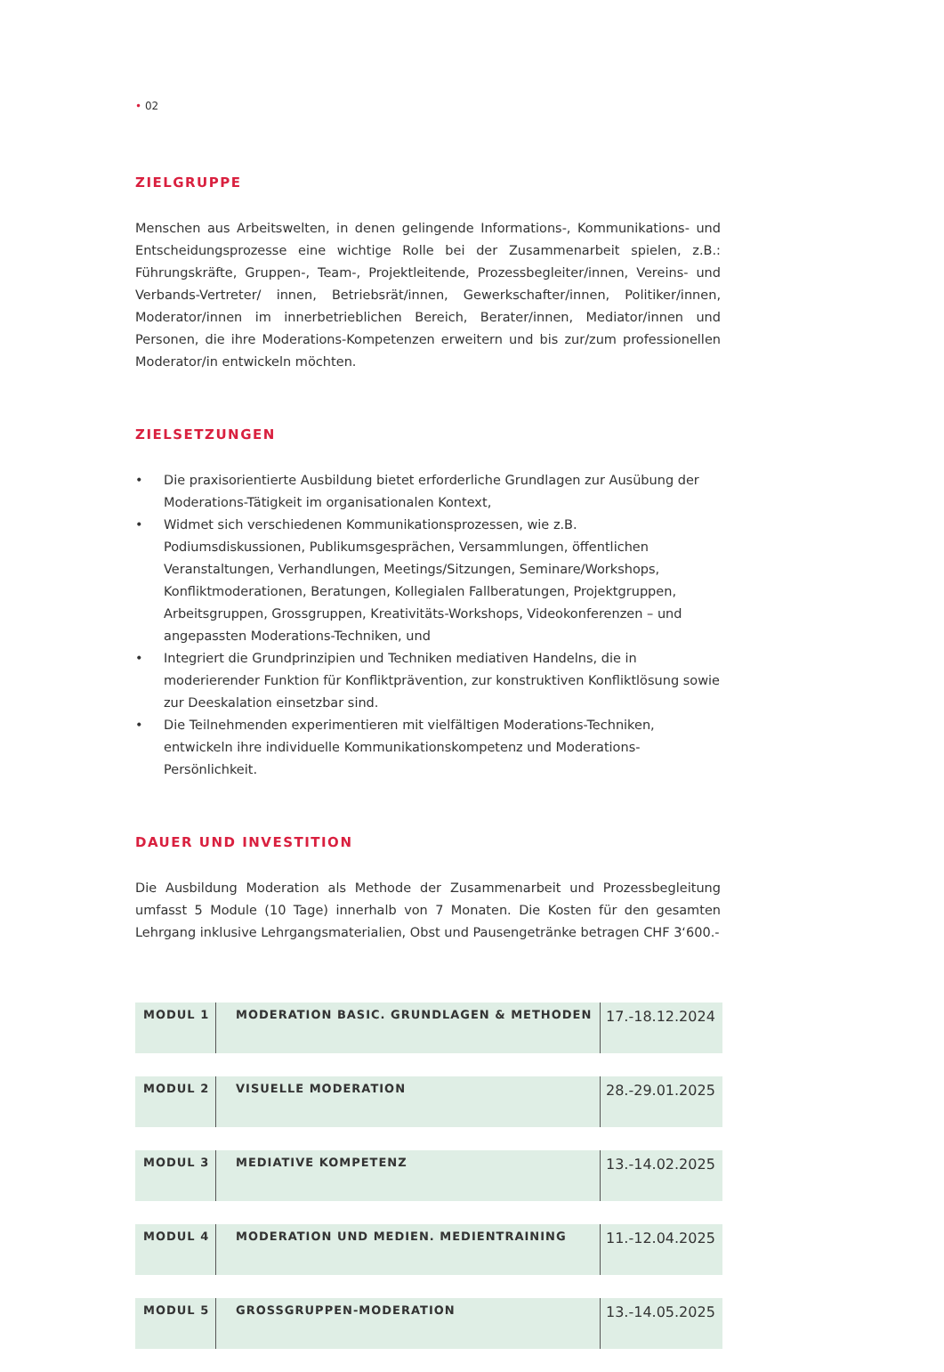• 02
ZIELGRUPPE
Menschen aus Arbeitswelten, in denen gelingende Informations-, Kommunikations- und Entscheidungsprozesse eine wichtige Rolle bei der Zusammenarbeit spielen, z.B.: Führungskräfte, Gruppen-, Team-, Projektleitende, Prozessbegleiter/innen, Vereins- und Verbands-Vertreter/ innen, Betriebsrät/innen, Gewerkschafter/innen, Politiker/innen, Moderator/innen im innerbetrieblichen Bereich, Berater/innen, Mediator/innen und Personen, die ihre Moderations-Kompetenzen erweitern und bis zur/zum professionellen Moderator/in entwickeln möchten.
ZIELSETZUNGEN
• Die praxisorientierte Ausbildung bietet erforderliche Grundlagen zur Ausübung der Moderations-Tätigkeit im organisationalen Kontext,
• Widmet sich verschiedenen Kommunikationsprozessen, wie z.B. Podiumsdiskussionen, Publikumsgesprächen, Versammlungen, öffentlichen Veranstaltungen, Verhandlungen, Meetings/Sitzungen, Seminare/Workshops, Konfliktmoderationen, Beratungen, Kollegialen Fallberatungen, Projektgruppen, Arbeitsgruppen, Grossgruppen, Kreativitäts-Workshops, Videokonferenzen – und angepassten Moderations-Techniken, und
• Integriert die Grundprinzipien und Techniken mediativen Handelns, die in moderierender Funktion für Konfliktprävention, zur konstruktiven Konfliktlösung sowie zur Deeskalation einsetzbar sind.
• Die Teilnehmenden experimentieren mit vielfältigen Moderations-Techniken, entwickeln ihre individuelle Kommunikationskompetenz und Moderations- Persönlichkeit.
DAUER UND INVESTITION
Die Ausbildung Moderation als Methode der Zusammenarbeit und Prozessbegleitung umfasst 5 Module (10 Tage) innerhalb von 7 Monaten. Die Kosten für den gesamten Lehrgang inklusive Lehrgangsmaterialien, Obst und Pausengetränke betragen CHF 3‘600.-
| MODUL 1 | MODERATION BASIC. GRUNDLAGEN & METHODEN | 17.-18.12.2024 |
| MODUL 2 | VISUELLE MODERATION | 28.-29.01.2025 |
| MODUL 3 | MEDIATIVE KOMPETENZ | 13.-14.02.2025 |
| MODUL 4 | MODERATION UND MEDIEN. MEDIENTRAINING | 11.-12.04.2025 |
| MODUL 5 | GROSSGRUPPEN-MODERATION | 13.-14.05.2025 |